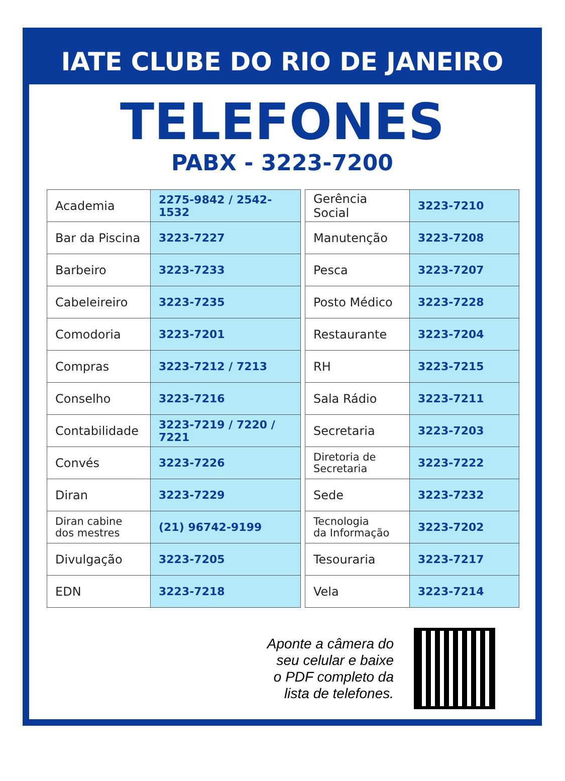IATE CLUBE DO RIO DE JANEIRO
TELEFONES
PABX - 3223-7200
| Academia | 2275-9842 / 2542-1532 |
| Bar da Piscina | 3223-7227 |
| Barbeiro | 3223-7233 |
| Cabeleireiro | 3223-7235 |
| Comodoria | 3223-7201 |
| Compras | 3223-7212 / 7213 |
| Conselho | 3223-7216 |
| Contabilidade | 3223-7219 / 7220 / 7221 |
| Convés | 3223-7226 |
| Diran | 3223-7229 |
| Diran cabine dos mestres | (21) 96742-9199 |
| Divulgação | 3223-7205 |
| EDN | 3223-7218 |
| Gerência Social | 3223-7210 |
| Manutenção | 3223-7208 |
| Pesca | 3223-7207 |
| Posto Médico | 3223-7228 |
| Restaurante | 3223-7204 |
| RH | 3223-7215 |
| Sala Rádio | 3223-7211 |
| Secretaria | 3223-7203 |
| Diretoria de Secretaria | 3223-7222 |
| Sede | 3223-7232 |
| Tecnologia da Informação | 3223-7202 |
| Tesouraria | 3223-7217 |
| Vela | 3223-7214 |
Aponte a câmera do
seu celular e baixe
o PDF completo da
lista de telefones.